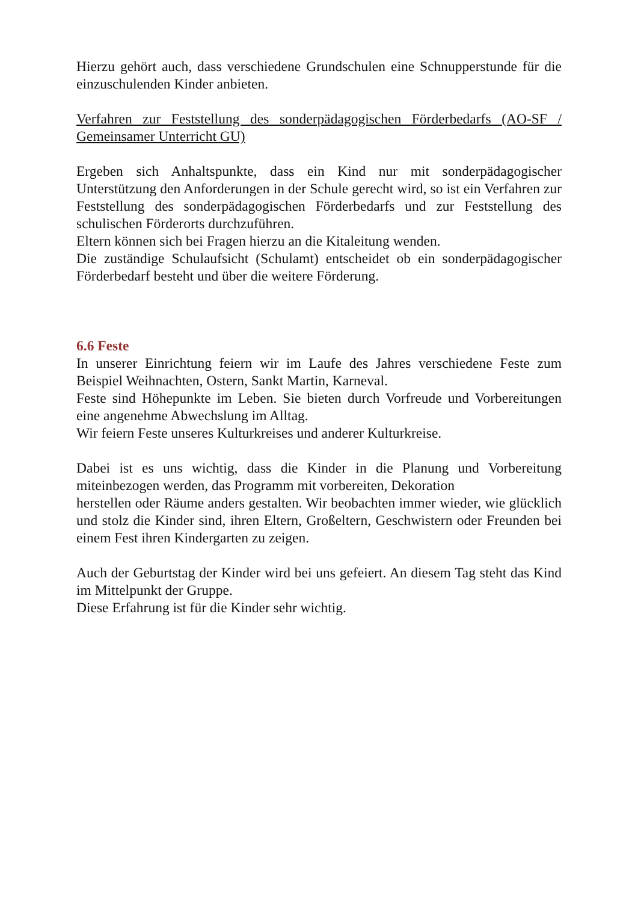Hierzu gehört auch, dass verschiedene Grundschulen eine Schnupperstunde für die einzuschulenden Kinder anbieten.
Verfahren zur Feststellung des sonderpädagogischen Förderbedarfs (AO-SF / Gemeinsamer Unterricht GU)
Ergeben sich Anhaltspunkte, dass ein Kind nur mit sonderpädagogischer Unterstützung den Anforderungen in der Schule gerecht wird, so ist ein Verfahren zur Feststellung des sonderpädagogischen Förderbedarfs und zur Feststellung des schulischen Förderorts durchzuführen.
Eltern können sich bei Fragen hierzu an die Kitaleitung wenden.
Die zuständige Schulaufsicht (Schulamt) entscheidet ob ein sonderpädagogischer Förderbedarf besteht und über die weitere Förderung.
6.6 Feste
In unserer Einrichtung feiern wir im Laufe des Jahres verschiedene Feste zum Beispiel Weihnachten, Ostern, Sankt Martin, Karneval.
Feste sind Höhepunkte im Leben. Sie bieten durch Vorfreude und Vorbereitungen eine angenehme Abwechslung im Alltag.
Wir feiern Feste unseres Kulturkreises und anderer Kulturkreise.
Dabei ist es uns wichtig, dass die Kinder in die Planung und Vorbereitung miteinbezogen werden, das Programm mit vorbereiten, Dekoration
herstellen oder Räume anders gestalten. Wir beobachten immer wieder, wie glücklich und stolz die Kinder sind, ihren Eltern, Großeltern, Geschwistern oder Freunden bei einem Fest ihren Kindergarten zu zeigen.
Auch der Geburtstag der Kinder wird bei uns gefeiert. An diesem Tag steht das Kind im Mittelpunkt der Gruppe.
Diese Erfahrung ist für die Kinder sehr wichtig.